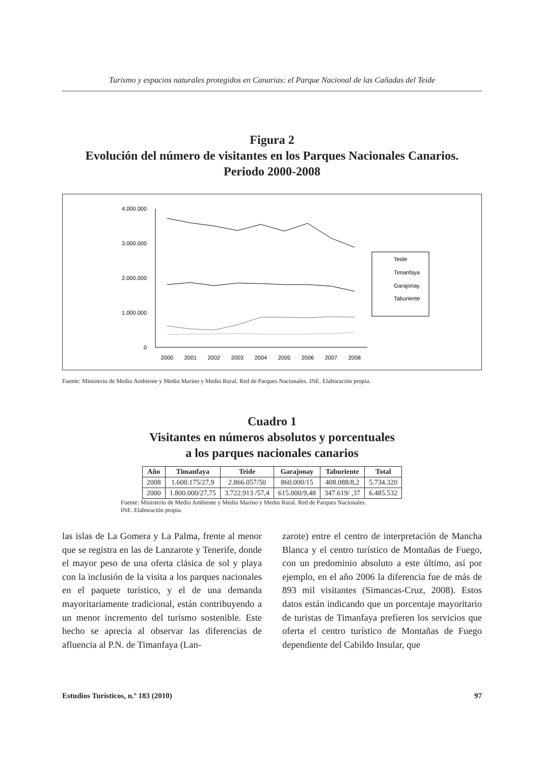Turismo y espacios naturales protegidos en Canarias: el Parque Nacional de las Cañadas del Teide
Figura 2
Evolución del número de visitantes en los Parques Nacionales Canarios.
Periodo 2000-2008
4.000.000
3.000.000
2.000.000
1.000.000
0
2000
2001
2002
2003
2004
2005
2006
2007
2008
Teide
Timanfaya
Garajonay
Taburiente
Fuente: Ministerio de Medio Ambiente y Medio Marino y Medio Rural. Red de Parques Nacionales. INE. Elaboración propia.
Cuadro 1
Visitantes en números absolutos y porcentuales
a los parques nacionales canarios
| Año | Timanfaya | Teide | Garajonay | Taburiente | Total |
| --- | --- | --- | --- | --- | --- |
| 2008 | 1.600.175/27,9 | 2.866.057/50 | 860.000/15 | 408.088/8,2 | 5.734.320 |
| 2000 | 1.800.000/27,75 | 3.722.913 /57,4 | 615.000/9,48 | 347.619/ ,37 | 6.485.532 |
Fuente: Ministerio de Medio Ambiente y Medio Marino y Medio Rural. Red de Parques Nacionales.
INE. Elaboración propia.
las islas de La Gomera y La Palma, frente al menor que se registra en las de Lanzarote y Tenerife, donde el mayor peso de una oferta clásica de sol y playa con la inclusión de la visita a los parques nacionales en el paquete turístico, y el de una demanda mayoritariamente tradicional, están contribuyendo a un menor incremento del turismo sostenible. Este hecho se aprecia al observar las diferencias de afluencia al P.N. de Timanfaya (Lan-
zarote) entre el centro de interpretación de Mancha Blanca y el centro turístico de Montañas de Fuego, con un predominio absoluto a este último, así por ejemplo, en el año 2006 la diferencia fue de más de 893 mil visitantes (Simancas-Cruz, 2008). Estos datos están indicando que un porcentaje mayoritario de turistas de Timanfaya prefieren los servicios que oferta el centro turístico de Montañas de Fuego dependiente del Cabildo Insular, que
Estudios Turísticos, n.º 183 (2010) 97